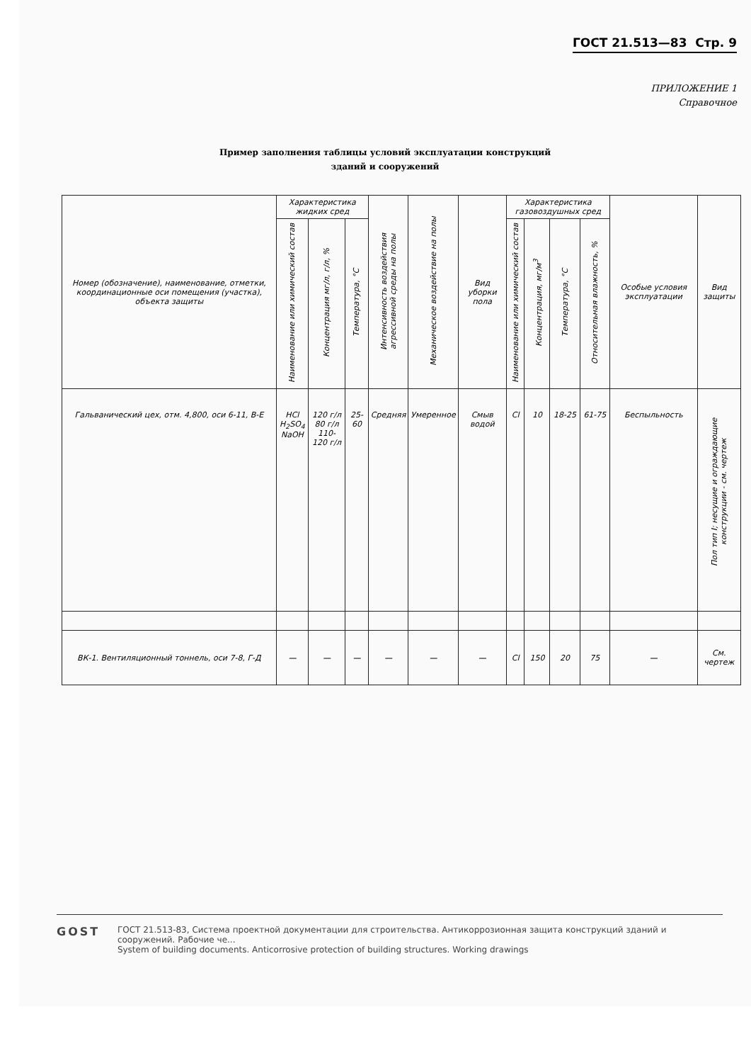ГОСТ 21.513—83 Стр. 9
ПРИЛОЖЕНИЕ 1
Справочное
Пример заполнения таблицы условий эксплуатации конструкций
зданий и сооружений
| Номер (обозначение), наименование, отметки, координационные оси помещения (участка), объекта защиты | Характеристика жидких сред | | | Интенсивность воздействия агрессивной среды на полы | Механическое воздействие на полы | Вид уборки пола | Характеристика газовоздушных сред | | | | Особые условия эксплуатации | Вид защиты |
| --- | --- | --- | --- | --- | --- | --- | --- | --- | --- | --- | --- | --- |
| | Наименование или химический состав | Концентрация мг/л, г/л, % | Температура, °С | | | | Наименование или химический состав | Концентрация, мг/м<sup>3</sup> | Температура, °С | Относительная влажность, % | | |
| Гальванический цех, отм. 4,800, оси 6-11, В-Е | HCl H<sub>2</sub>SO<sub>4</sub> NaOH | 120 г/л 80 г/л 110-120 г/л | 25-60 | Средняя | Умеренное | Смыв водой | Cl | 10 | 18-25 | 61-75 | Беспыльность | Пол тип I; несущие и ограждающие конструкции - см. чертеж |
| ВК-1. Вентиляционный тоннель, оси 7-8, Г-Д | — | — | — | — | — | — | Cl | 150 | 20 | 75 | — | См. чертеж |
GOST
ГОСТ 21.513-83, Система проектной документации для строительства. Антикоррозионная защита конструкций зданий и сооружений. Рабочие че...
System of building documents. Anticorrosive protection of building structures. Working drawings